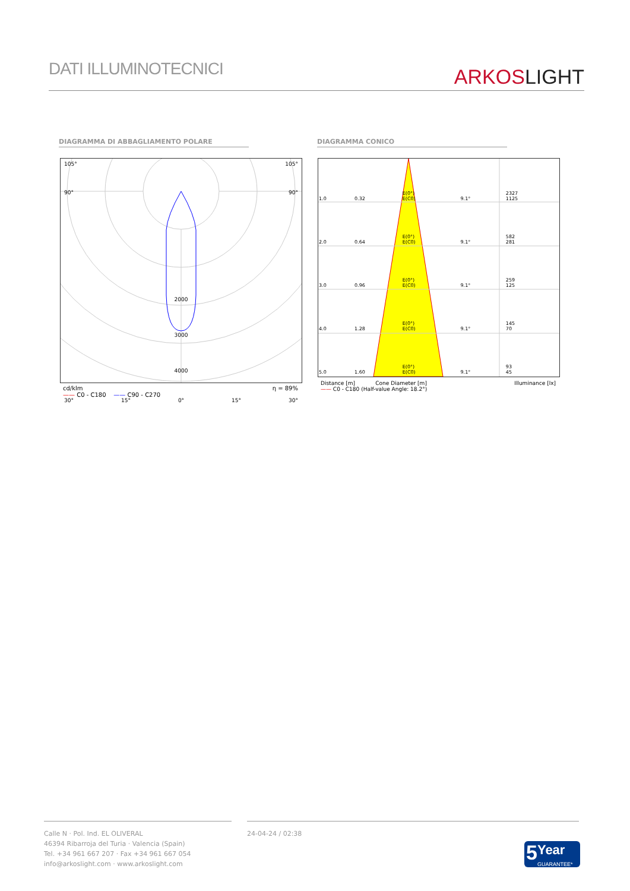DATI ILLUMINOTECNICI
ARKOS LIGHT
DIAGRAMMA DI ABBAGLIAMENTO POLARE DIAGRAMMA CONICO
105° 105°
90° 90°
2000
3000
4000
30° 15° 0° 15° 30°
cd/klm η = 89%
—— C0 - C180 —— C90 - C270
| 1.0 | 0.32 | E(0°) E(C0) | 9.1° | 2327 1125 |
| 2.0 | 0.64 | E(0°) E(C0) | 9.1° | 582 281 |
| 3.0 | 0.96 | E(0°) E(C0) | 9.1° | 259 125 |
| 4.0 | 1.28 | E(0°) E(C0) | 9.1° | 145 70 |
| 5.0 | 1.60 | E(0°) E(C0) | 9.1° | 93 45 |
Distance [m] Cone Diameter [m] Illuminance [lx]
—— C0 - C180 (Half-value Angle: 18.2°)
Calle N · Pol. Ind. EL OLIVERAL
46394 Ribarroja del Turia · Valencia (Spain)
Tel. +34 961 667 207 · Fax +34 961 667 054
info@arkoslight.com · www.arkoslight.com
24-04-24 / 02:38
5
Year
GUARANTEE*